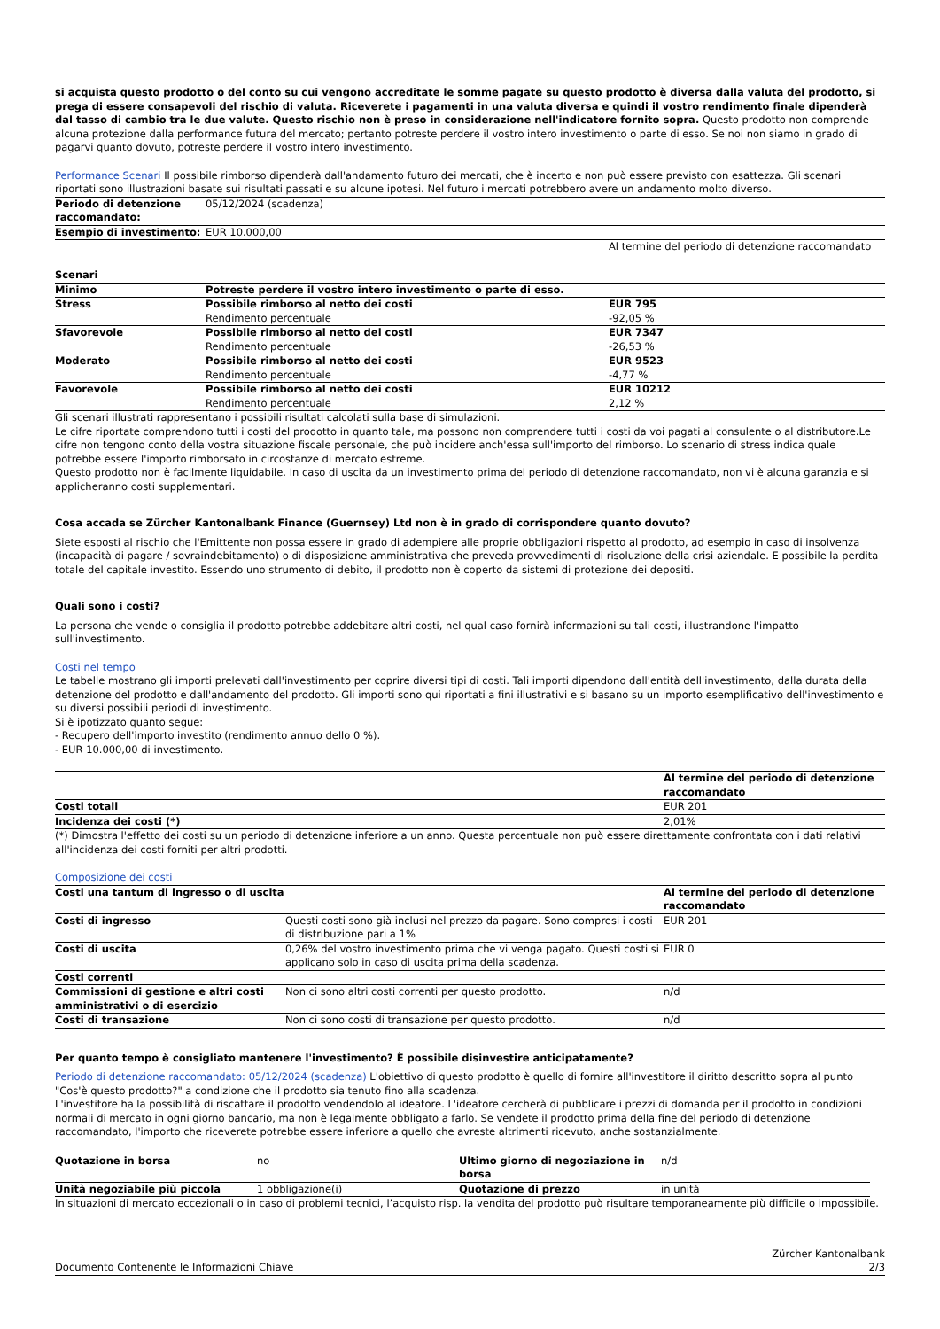si acquista questo prodotto o del conto su cui vengono accreditate le somme pagate su questo prodotto è diversa dalla valuta del prodotto, si prega di essere consapevoli del rischio di valuta. Riceverete i pagamenti in una valuta diversa e quindi il vostro rendimento finale dipenderà dal tasso di cambio tra le due valute. Questo rischio non è preso in considerazione nell'indicatore fornito sopra. Questo prodotto non comprende alcuna protezione dalla performance futura del mercato; pertanto potreste perdere il vostro intero investimento o parte di esso. Se noi non siamo in grado di pagarvi quanto dovuto, potreste perdere il vostro intero investimento.
Performance Scenari Il possibile rimborso dipenderà dall'andamento futuro dei mercati, che è incerto e non può essere previsto con esattezza. Gli scenari riportati sono illustrazioni basate sui risultati passati e su alcune ipotesi. Nel futuro i mercati potrebbero avere un andamento molto diverso.
| Periodo di detenzione raccomandato: | 05/12/2024 (scadenza) | |
| Esempio di investimento: | EUR 10.000,00 | |
| | | Al termine del periodo di detenzione raccomandato |
| Scenari | | |
| Minimo | Potreste perdere il vostro intero investimento o parte di esso. | |
| Stress | Possibile rimborso al netto dei costi Rendimento percentuale | EUR 795 -92,05 % |
| Sfavorevole | Possibile rimborso al netto dei costi Rendimento percentuale | EUR 7347 -26,53 % |
| Moderato | Possibile rimborso al netto dei costi Rendimento percentuale | EUR 9523 -4,77 % |
| Favorevole | Possibile rimborso al netto dei costi Rendimento percentuale | EUR 10212 2,12 % |
Gli scenari illustrati rappresentano i possibili risultati calcolati sulla base di simulazioni.
Le cifre riportate comprendono tutti i costi del prodotto in quanto tale, ma possono non comprendere tutti i costi da voi pagati al consulente o al distributore.Le cifre non tengono conto della vostra situazione fiscale personale, che può incidere anch'essa sull'importo del rimborso. Lo scenario di stress indica quale potrebbe essere l'importo rimborsato in circostanze di mercato estreme.
Questo prodotto non è facilmente liquidabile. In caso di uscita da un investimento prima del periodo di detenzione raccomandato, non vi è alcuna garanzia e si applicheranno costi supplementari.
Cosa accada se Zürcher Kantonalbank Finance (Guernsey) Ltd non è in grado di corrispondere quanto dovuto?
Siete esposti al rischio che l'Emittente non possa essere in grado di adempiere alle proprie obbligazioni rispetto al prodotto, ad esempio in caso di insolvenza (incapacità di pagare / sovraindebitamento) o di disposizione amministrativa che preveda provvedimenti di risoluzione della crisi aziendale. E possibile la perdita totale del capitale investito. Essendo uno strumento di debito, il prodotto non è coperto da sistemi di protezione dei depositi.
Quali sono i costi?
La persona che vende o consiglia il prodotto potrebbe addebitare altri costi, nel qual caso fornirà informazioni su tali costi, illustrandone l'impatto sull'investimento.
Costi nel tempo
Le tabelle mostrano gli importi prelevati dall'investimento per coprire diversi tipi di costi. Tali importi dipendono dall'entità dell'investimento, dalla durata della detenzione del prodotto e dall'andamento del prodotto. Gli importi sono qui riportati a fini illustrativi e si basano su un importo esemplificativo dell'investimento e su diversi possibili periodi di investimento.
Si è ipotizzato quanto segue:
- Recupero dell'importo investito (rendimento annuo dello 0 %).
- EUR 10.000,00 di investimento.
| | Al termine del periodo di detenzione raccomandato |
| Costi totali | EUR 201 |
| Incidenza dei costi (*) | 2,01% |
(*) Dimostra l'effetto dei costi su un periodo di detenzione inferiore a un anno. Questa percentuale non può essere direttamente confrontata con i dati relativi all'incidenza dei costi forniti per altri prodotti.
Composizione dei costi
| Costi una tantum di ingresso o di uscita | | Al termine del periodo di detenzione raccomandato |
| --- | --- | --- |
| Costi di ingresso | Questi costi sono già inclusi nel prezzo da pagare. Sono compresi i costi di distribuzione pari a 1% | EUR 201 |
| Costi di uscita | 0,26% del vostro investimento prima che vi venga pagato. Questi costi si applicano solo in caso di uscita prima della scadenza. | EUR 0 |
| Costi correnti | | |
| Commissioni di gestione e altri costi amministrativi o di esercizio | Non ci sono altri costi correnti per questo prodotto. | n/d |
| Costi di transazione | Non ci sono costi di transazione per questo prodotto. | n/d |
Per quanto tempo è consigliato mantenere l'investimento? È possibile disinvestire anticipatamente?
Periodo di detenzione raccomandato: 05/12/2024 (scadenza) L'obiettivo di questo prodotto è quello di fornire all'investitore il diritto descritto sopra al punto "Cos'è questo prodotto?" a condizione che il prodotto sia tenuto fino alla scadenza.
L'investitore ha la possibilità di riscattare il prodotto vendendolo al ideatore. L'ideatore cercherà di pubblicare i prezzi di domanda per il prodotto in condizioni normali di mercato in ogni giorno bancario, ma non è legalmente obbligato a farlo. Se vendete il prodotto prima della fine del periodo di detenzione raccomandato, l'importo che riceverete potrebbe essere inferiore a quello che avreste altrimenti ricevuto, anche sostanzialmente.
| Quotazione in borsa | no | Ultimo giorno di negoziazione in borsa | n/d |
| Unità negoziabile più piccola | 1 obbligazione(i) | Quotazione di prezzo | in unità |
In situazioni di mercato eccezionali o in caso di problemi tecnici, l’acquisto risp. la vendita del prodotto può risultare temporaneamente più difficile o impossibile.
Documento Contenente le Informazioni Chiave Zürcher Kantonalbank
2/3